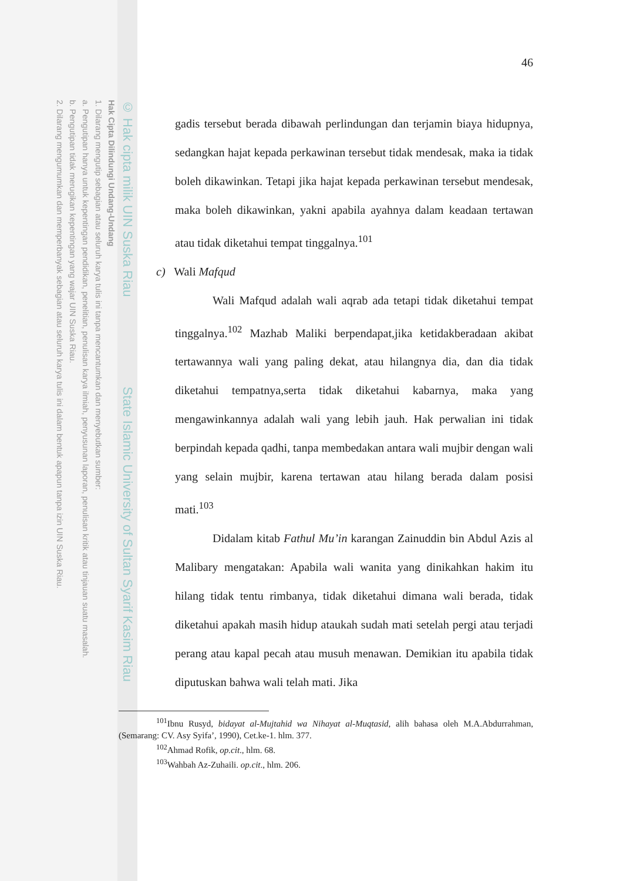© Hak cipta milik UIN Suska Riau State Islamic University of Sultan Syarif Kasim Riau
Hak Cipta Dilindungi Undang-Undang
1. Dilarang mengutip sebagian atau seluruh karya tulis ini tanpa mencantumkan dan menyebutkan sumber:
a. Pengutipan hanya untuk kepentingan pendidikan, penelitian, penulisan karya ilmiah, penyusunan laporan, penulisan kritik atau tinjauan suatu masalah.
b. Pengutipan tidak merugikan kepentingan yang wajar UIN Suska Riau.
2. Dilarang mengumumkan dan memperbanyak sebagian atau seluruh karya tulis ini dalam bentuk apapun tanpa izin UIN Suska Riau.
46
gadis tersebut berada dibawah perlindungan dan terjamin biaya hidupnya, sedangkan hajat kepada perkawinan tersebut tidak mendesak, maka ia tidak boleh dikawinkan. Tetapi jika hajat kepada perkawinan tersebut mendesak, maka boleh dikawinkan, yakni apabila ayahnya dalam keadaan tertawan atau tidak diketahui tempat tinggalnya.<sup>101</sup>
c) Wali Mafqud
Wali Mafqud adalah wali aqrab ada tetapi tidak diketahui tempat tinggalnya.<sup>102</sup> Mazhab Maliki berpendapat,jika ketidakberadaan akibat tertawannya wali yang paling dekat, atau hilangnya dia, dan dia tidak diketahui tempatnya,serta tidak diketahui kabarnya, maka yang mengawinkannya adalah wali yang lebih jauh. Hak perwalian ini tidak berpindah kepada qadhi, tanpa membedakan antara wali mujbir dengan wali yang selain mujbir, karena tertawan atau hilang berada dalam posisi mati.<sup>103</sup>
Didalam kitab Fathul Mu’in karangan Zainuddin bin Abdul Azis al Malibary mengatakan: Apabila wali wanita yang dinikahkan hakim itu hilang tidak tentu rimbanya, tidak diketahui dimana wali berada, tidak diketahui apakah masih hidup ataukah sudah mati setelah pergi atau terjadi perang atau kapal pecah atau musuh menawan. Demikian itu apabila tidak diputuskan bahwa wali telah mati. Jika
<sup>101</sup> Ibnu Rusyd, bidayat al-Mujtahid wa Nihayat al-Muqtasid, alih bahasa oleh M.A.Abdurrahman, (Semarang: CV. Asy Syifa’, 1990), Cet.ke-1. hlm. 377.
<sup>102</sup> Ahmad Rofik, op.cit., hlm. 68.
<sup>103</sup> Wahbah Az-Zuhaili. op.cit., hlm. 206.